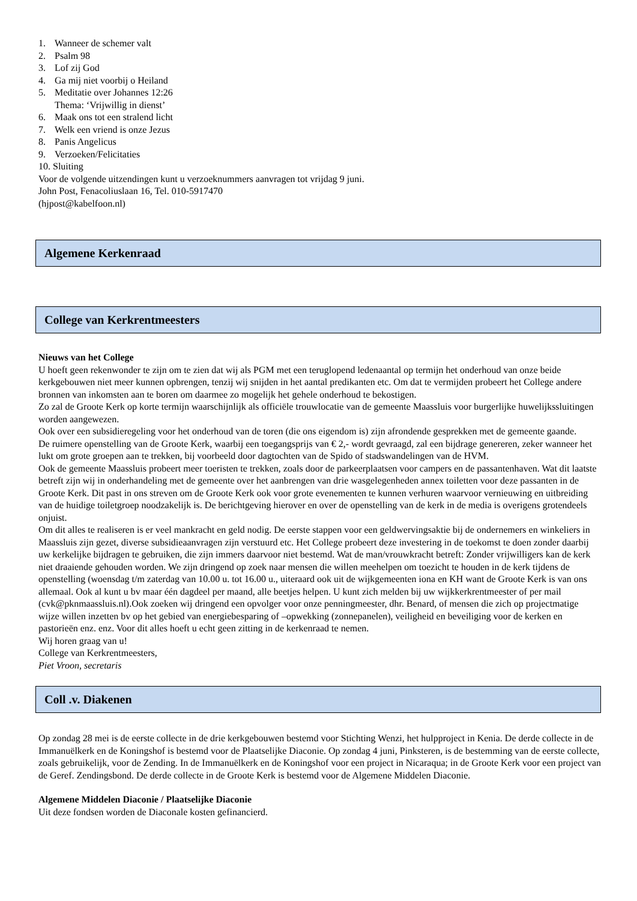1. Wanneer de schemer valt
2. Psalm 98
3. Lof zij God
4. Ga mij niet voorbij o Heiland
5. Meditatie over Johannes 12:26
Thema: ‘Vrijwillig in dienst’
6. Maak ons tot een stralend licht
7. Welk een vriend is onze Jezus
8. Panis Angelicus
9. Verzoeken/Felicitaties
10. Sluiting
Voor de volgende uitzendingen kunt u verzoeknummers aanvragen tot vrijdag 9 juni.
John Post, Fenacoliuslaan 16, Tel. 010-5917470
(hjpost@kabelfoon.nl)
Algemene Kerkenraad
College van Kerkrentmeesters
Nieuws van het College
U hoeft geen rekenwonder te zijn om te zien dat wij als PGM met een teruglopend ledenaantal op termijn het onderhoud van onze beide kerkgebouwen niet meer kunnen opbrengen, tenzij wij snijden in het aantal predikanten etc. Om dat te vermijden probeert het College andere bronnen van inkomsten aan te boren om daarmee zo mogelijk het gehele onderhoud te bekostigen.
Zo zal de Groote Kerk op korte termijn waarschijnlijk als officiële trouwlocatie van de gemeente Maassluis voor burgerlijke huwelijkssluitingen worden aangewezen.
Ook over een subsidieregeling voor het onderhoud van de toren (die ons eigendom is) zijn afrondende gesprekken met de gemeente gaande.
De ruimere openstelling van de Groote Kerk, waarbij een toegangsprijs van € 2,- wordt gevraagd, zal een bijdrage genereren, zeker wanneer het lukt om grote groepen aan te trekken, bij voorbeeld door dagtochten van de Spido of stadswandelingen van de HVM.
Ook de gemeente Maassluis probeert meer toeristen te trekken, zoals door de parkeerplaatsen voor campers en de passantenhaven. Wat dit laatste betreft zijn wij in onderhandeling met de gemeente over het aanbrengen van drie wasgelegenheden annex toiletten voor deze passanten in de Groote Kerk. Dit past in ons streven om de Groote Kerk ook voor grote evenementen te kunnen verhuren waarvoor vernieuwing en uitbreiding van de huidige toiletgroep noodzakelijk is. De berichtgeving hierover en over de openstelling van de kerk in de media is overigens grotendeels onjuist.
Om dit alles te realiseren is er veel mankracht en geld nodig. De eerste stappen voor een geldwervingsaktie bij de ondernemers en winkeliers in Maassluis zijn gezet, diverse subsidieaanvragen zijn verstuurd etc. Het College probeert deze investering in de toekomst te doen zonder daarbij uw kerkelijke bijdragen te gebruiken, die zijn immers daarvoor niet bestemd. Wat de man/vrouwkracht betreft: Zonder vrijwilligers kan de kerk niet draaiende gehouden worden. We zijn dringend op zoek naar mensen die willen meehelpen om toezicht te houden in de kerk tijdens de openstelling (woensdag t/m zaterdag van 10.00 u. tot 16.00 u., uiteraard ook uit de wijkgemeenten iona en KH want de Groote Kerk is van ons allemaal. Ook al kunt u bv maar één dagdeel per maand, alle beetjes helpen. U kunt zich melden bij uw wijkkerkrentmeester of per mail (cvk@pknmaassluis.nl).Ook zoeken wij dringend een opvolger voor onze penningmeester, dhr. Benard, of mensen die zich op projectmatige wijze willen inzetten bv op het gebied van energiebesparing of –opwekking (zonnepanelen), veiligheid en beveiliging voor de kerken en pastorieën enz. enz. Voor dit alles hoeft u echt geen zitting in de kerkenraad te nemen.
Wij horen graag van u!
College van Kerkrentmeesters,
Piet Vroon, secretaris
Coll .v. Diakenen
Op zondag 28 mei is de eerste collecte in de drie kerkgebouwen bestemd voor Stichting Wenzi, het hulpproject in Kenia. De derde collecte in de Immanuëlkerk en de Koningshof is bestemd voor de Plaatselijke Diaconie. Op zondag 4 juni, Pinksteren, is de bestemming van de eerste collecte, zoals gebruikelijk, voor de Zending. In de Immanuëlkerk en de Koningshof voor een project in Nicaraqua; in de Groote Kerk voor een project van de Geref. Zendingsbond. De derde collecte in de Groote Kerk is bestemd voor de Algemene Middelen Diaconie.
Algemene Middelen Diaconie / Plaatselijke Diaconie
Uit deze fondsen worden de Diaconale kosten gefinancierd.